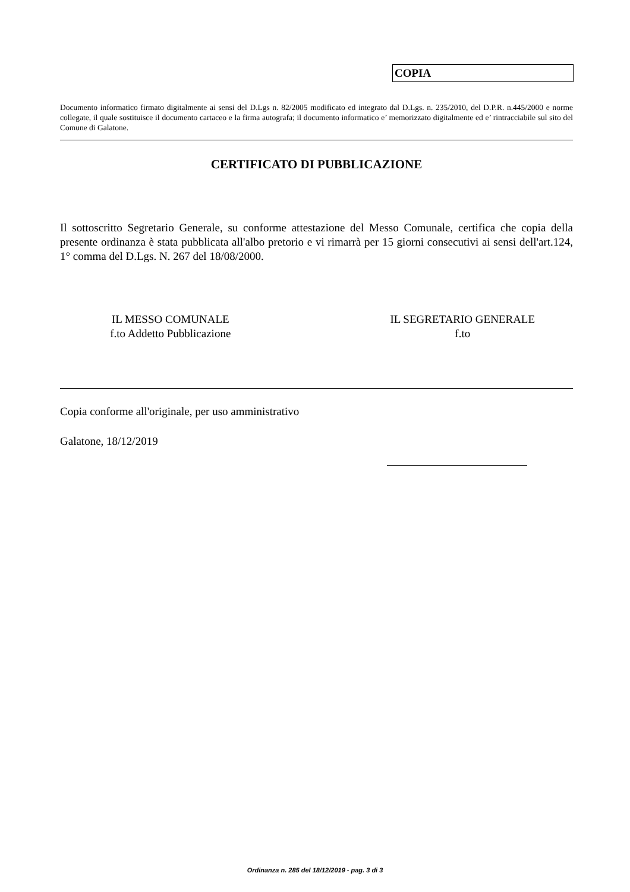COPIA
Documento informatico firmato digitalmente ai sensi del D.Lgs n. 82/2005 modificato ed integrato dal D.Lgs. n. 235/2010, del D.P.R. n.445/2000 e norme collegate, il quale sostituisce il documento cartaceo e la firma autografa; il documento informatico e’ memorizzato digitalmente ed e’ rintracciabile sul sito del Comune di Galatone.
CERTIFICATO DI PUBBLICAZIONE
Il sottoscritto Segretario Generale, su conforme attestazione del Messo Comunale, certifica che copia della presente ordinanza è stata pubblicata all'albo pretorio e vi rimarrà per 15 giorni consecutivi ai sensi dell'art.124, 1° comma del D.Lgs. N. 267 del 18/08/2000.
IL MESSO COMUNALE
f.to Addetto Pubblicazione
IL SEGRETARIO GENERALE
f.to
Copia conforme all'originale, per uso amministrativo
Galatone, 18/12/2019
Ordinanza n. 285 del 18/12/2019 - pag. 3 di 3